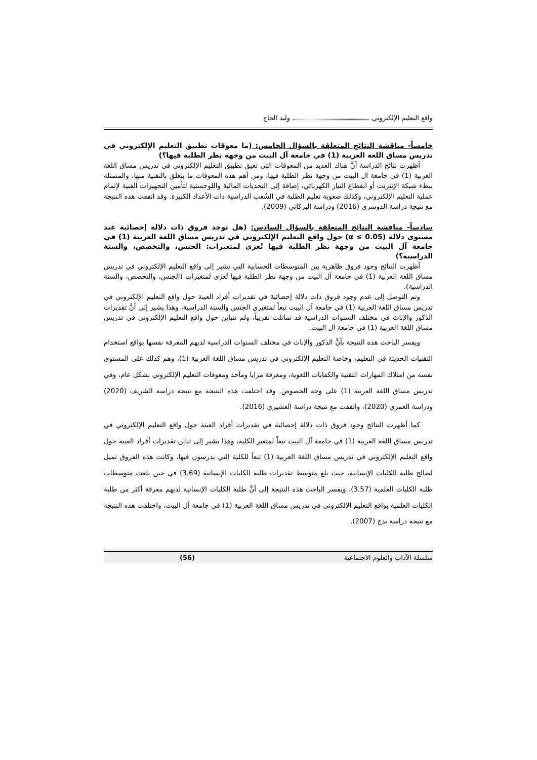واقع التعليم الإلكتروني وليد الحاج
خامساً- مناقشة النتائج المتعلقة بالسؤال الخامس: (ما معوقات تطبيق التعليم الإلكتروني في تدريس مساق اللغة العربية (1) في جامعة آل البيت من وجهة نظر الطلبة فيها؟)
أظهرت نتائج الدراسة أنَّ هناك العديد من المعوقات التي تعيق تطبيق التعليم الإلكتروني في تدريس مساق اللغة العربية (1) في جامعة آل البيت من وجهة نظر الطلبة فيها، ومن أهم هذه المعوقات ما يتعلق بالتقنية منها، والمتمثلة ببطء شبكة الإنترنت أو انقطاع التيار الكهربائي، إضافة إلى التحديات المالية واللوجستية لتأمين التجهيزات الفنية لإتمام عملية التعليم الإلكتروني، وكذلك صعوبة تعليم الطلبة في الشُعب الدراسية ذات الأعداد الكبيرة. وقد اتفقت هذه النتيجة مع نتيجة دراسة الدوسري (2016) ودراسة البركاتي (2009).
سادساً- مناقشة النتائج المتعلقة بالسؤال السادس: (هل توجد فروق ذات دلالة إحصائية عند مستوى دلالة (α ≤ 0.05) حول واقع التعليم الإلكتروني في تدريس مساق اللغة العربية (1) في جامعة آل البيت من وجهة نظر الطلبة فيها تُعزى لمتغيرات: الجنس، والتخصص، والسنة الدراسية؟)
أظهرت النتائج وجود فروق ظاهرية بين المتوسطات الحسابية التي تشير إلى واقع التعليم الإلكتروني في تدريس مساق اللغة العربية (1) في جامعة آل البيت من وجهة نظر الطلبة فيها تُعزى لمتغيرات (الجنس، والتخصص، والسنة الدراسية).
وتم التوصل إلى عدم وجود فروق ذات دلالة إحصائية في تقديرات أفراد العينة حول واقع التعليم الإلكتروني في تدريس مساق اللغة العربية (1) في جامعة آل البيت تبعاً لمتغيري الجنس والسنة الدراسية، وهذا يشير إلى أنَّ تقديرات الذكور والإناث في مختلف السنوات الدراسية قد تماثلت تقريباً، ولم تتباين حول واقع التعليم الإلكتروني في تدريس مساق اللغة العربية (1) في جامعة آل البيت.
ويفسر الباحث هذه النتيجة بأنَّ الذكور والإناث في مختلف السنوات الدراسية لديهم المعرفة نفسها بواقع استخدام التقنيات الحديثة في التعليم، وخاصة التعليم الإلكتروني في تدريس مساق اللغة العربية (1)، وهم كذلك على المستوى نفسه من امتلاك المهارات التقنية والكفايات اللغوية، ومعرفة مزايا ومآخذ ومعوقات التعليم الإلكتروني بشكل عام، وفي تدريس مساق اللغة العربية (1) على وجه الخصوص. وقد اختلفت هذه النتيجة مع نتيجة دراسة الشريف (2020) ودراسة العمري (2020)، واتفقت مع نتيجة دراسة العشيري (2016).
كما أظهرت النتائج وجود فروق ذات دلالة إحصائية في تقديرات أفراد العينة حول واقع التعليم الإلكتروني في تدريس مساق اللغة العربية (1) في جامعة آل البيت تبعاً لمتغير الكلية، وهذا يشير إلى تباين تقديرات أفراد العينة حول واقع التعليم الإلكتروني في تدريس مساق اللغة العربية (1) تبعاً للكلية التي يدرسون فيها، وكانت هذه الفروق تميل لصالح طلبة الكليات الإنسانية، حيث بلغ متوسط تقديرات طلبة الكليات الإنسانية (3.69) في حين بلغت متوسطات طلبة الكليات العلمية (3.57). ويفسر الباحث هذه النتيجة إلى أنَّ طلبة الكليات الإنسانية لديهم معرفة أكثر من طلبة الكليات العلمية بواقع التعليم الإلكتروني في تدريس مساق اللغة العربية (1) في جامعة آل البيت، واختلفت هذه النتيجة مع نتيجة دراسة بدح (2007).
سلسلة الآداب والعلوم الاجتماعية (56)